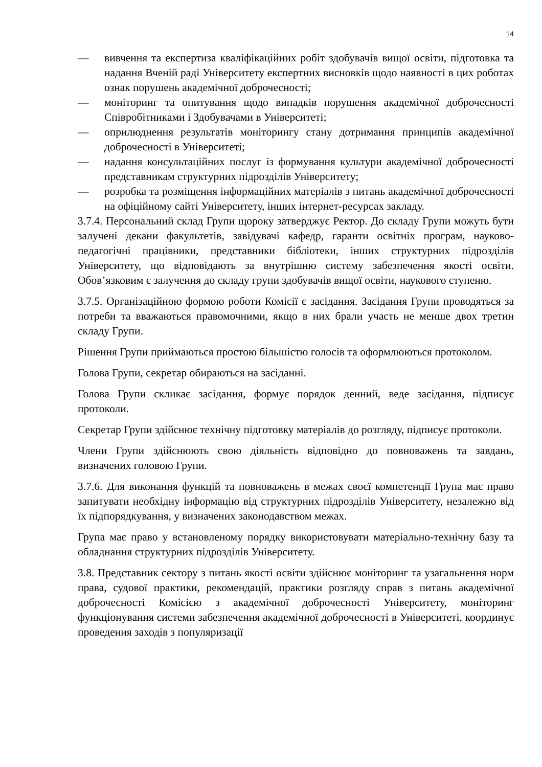14
— вивчення та експертиза кваліфікаційних робіт здобувачів вищої освіти, підготовка та надання Вченій раді Університету експертних висновків щодо наявності в цих роботах ознак порушень академічної доброчесності;
— моніторинг та опитування щодо випадків порушення академічної доброчесності Співробітниками і Здобувачами в Університеті;
— оприлюднення результатів моніторингу стану дотримання принципів академічної доброчесності в Університеті;
— надання консультаційних послуг із формування культури академічної доброчесності представникам структурних підрозділів Університету;
— розробка та розміщення інформаційних матеріалів з питань академічної доброчесності на офіційному сайті Університету, інших інтернет-ресурсах закладу.
3.7.4. Персональний склад Групи щороку затверджує Ректор. До складу Групи можуть бути залучені декани факультетів, завідувачі кафедр, гаранти освітніх програм, науково-педагогічні працівники, представники бібліотеки, інших структурних підрозділів Університету, що відповідають за внутрішню систему забезпечення якості освіти. Обов’язковим є залучення до складу групи здобувачів вищої освіти, наукового ступеню.
3.7.5. Організаційною формою роботи Комісії є засідання. Засідання Групи проводяться за потреби та вважаються правомочними, якщо в них брали участь не менше двох третин складу Групи.
Рішення Групи приймаються простою більшістю голосів та оформлюються протоколом.
Голова Групи, секретар обираються на засіданні.
Голова Групи скликає засідання, формує порядок денний, веде засідання, підписує протоколи.
Секретар Групи здійснює технічну підготовку матеріалів до розгляду, підписує протоколи.
Члени Групи здійснюють свою діяльність відповідно до повноважень та завдань, визначених головою Групи.
3.7.6. Для виконання функцій та повноважень в межах своєї компетенції Група має право запитувати необхідну інформацію від структурних підрозділів Університету, незалежно від їх підпорядкування, у визначених законодавством межах.
Група має право у встановленому порядку використовувати матеріально-технічну базу та обладнання структурних підрозділів Університету.
3.8. Представник сектору з питань якості освіти здійснює моніторинг та узагальнення норм права, судової практики, рекомендацій, практики розгляду справ з питань академічної доброчесності Комісією з академічної доброчесності Університету, моніторинг функціонування системи забезпечення академічної доброчесності в Університеті, координує проведення заходів з популяризації